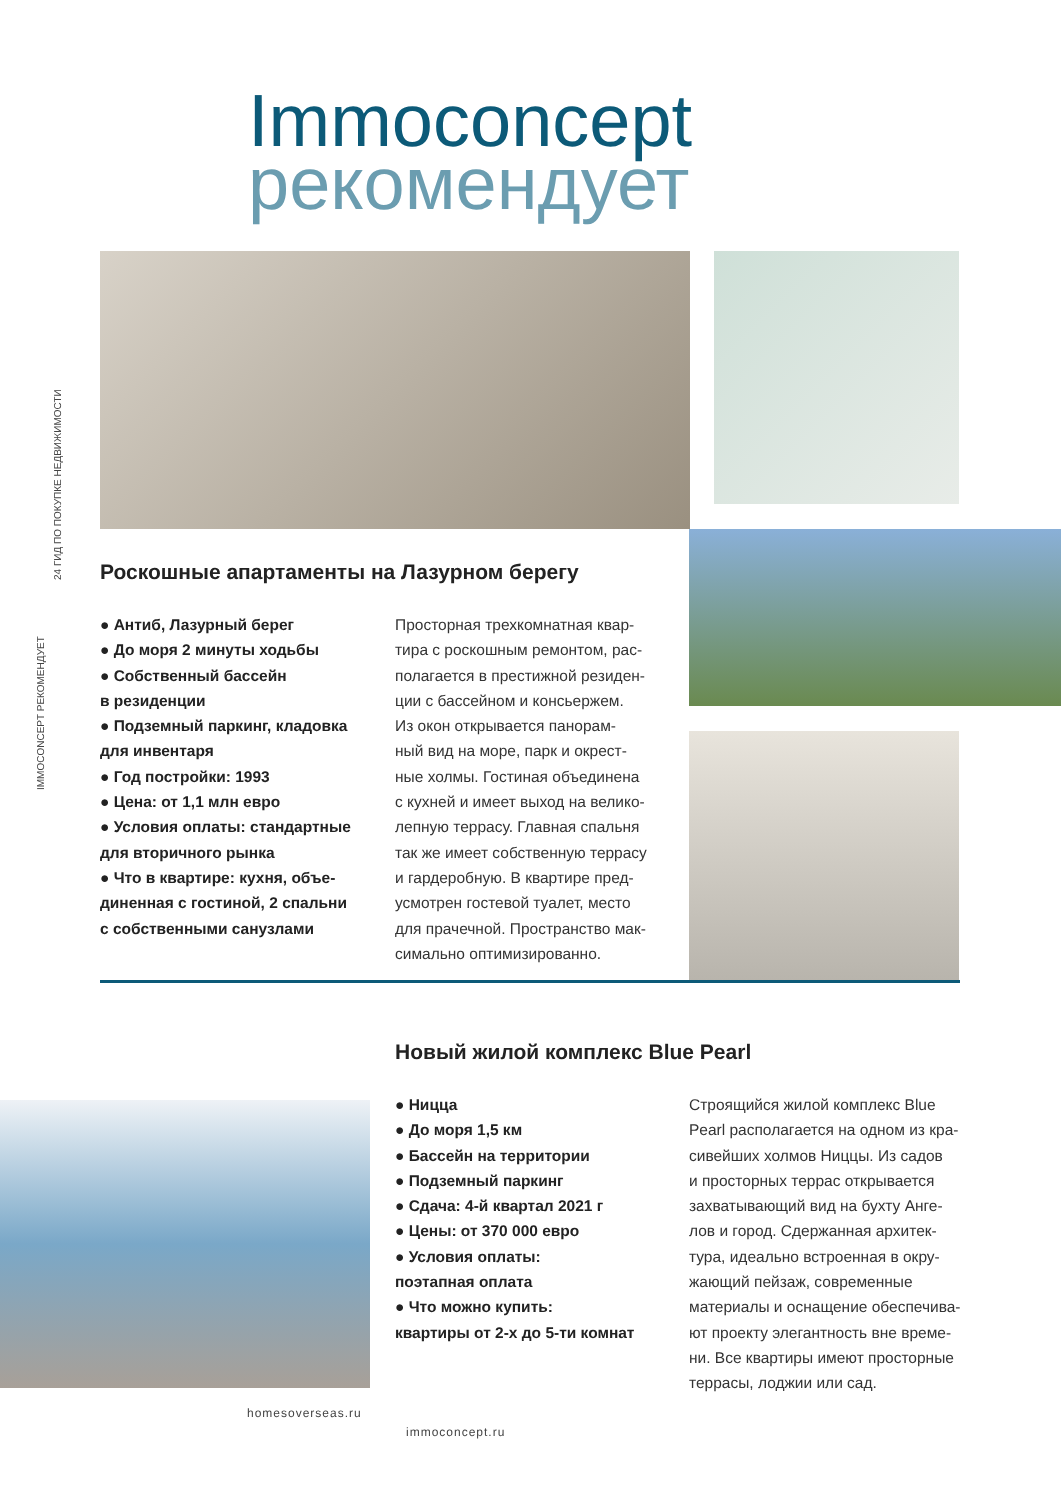24 ГИД ПО ПОКУПКЕ НЕДВИЖИМОСТИ
IMMOCONCEPT РЕКОМЕНДУЕТ
Immoconcept
рекомендует
Роскошные апартаменты на Лазурном берегу
● Антиб, Лазурный берег
● До моря 2 минуты ходьбы
● Собственный бассейн
в резиденции
● Подземный паркинг, кладовка
для инвентаря
● Год постройки: 1993
● Цена: от 1,1 млн евро
● Условия оплаты: стандартные
для вторичного рынка
● Что в квартире: кухня, объе-
диненная с гостиной, 2 спальни
с собственными санузлами
Просторная трехкомнатная квар-
тира с роскошным ремонтом, рас-
полагается в престижной резиден-
ции с бассейном и консьержем.
Из окон открывается панорам-
ный вид на море, парк и окрест-
ные холмы. Гостиная объединена
с кухней и имеет выход на велико-
лепную террасу. Главная спальня
так же имеет собственную террасу
и гардеробную. В квартире пред-
усмотрен гостевой туалет, место
для прачечной. Пространство мак-
симально оптимизированно.
Новый жилой комплекс Blue Pearl
● Ницца
● До моря 1,5 км
● Бассейн на территории
● Подземный паркинг
● Сдача: 4-й квартал 2021 г
● Цены: от 370 000 евро
● Условия оплаты:
поэтапная оплата
● Что можно купить:
квартиры от 2-х до 5-ти комнат
Строящийся жилой комплекс Blue
Pearl располагается на одном из кра-
сивейших холмов Ниццы. Из садов
и просторных террас открывается
захватывающий вид на бухту Анге-
лов и город. Сдержанная архитек-
тура, идеально встроенная в окру-
жающий пейзаж, современные
материалы и оснащение обеспечива-
ют проекту элегантность вне време-
ни. Все квартиры имеют просторные
террасы, лоджии или сад.
homesoverseas.ru
immoconcept.ru